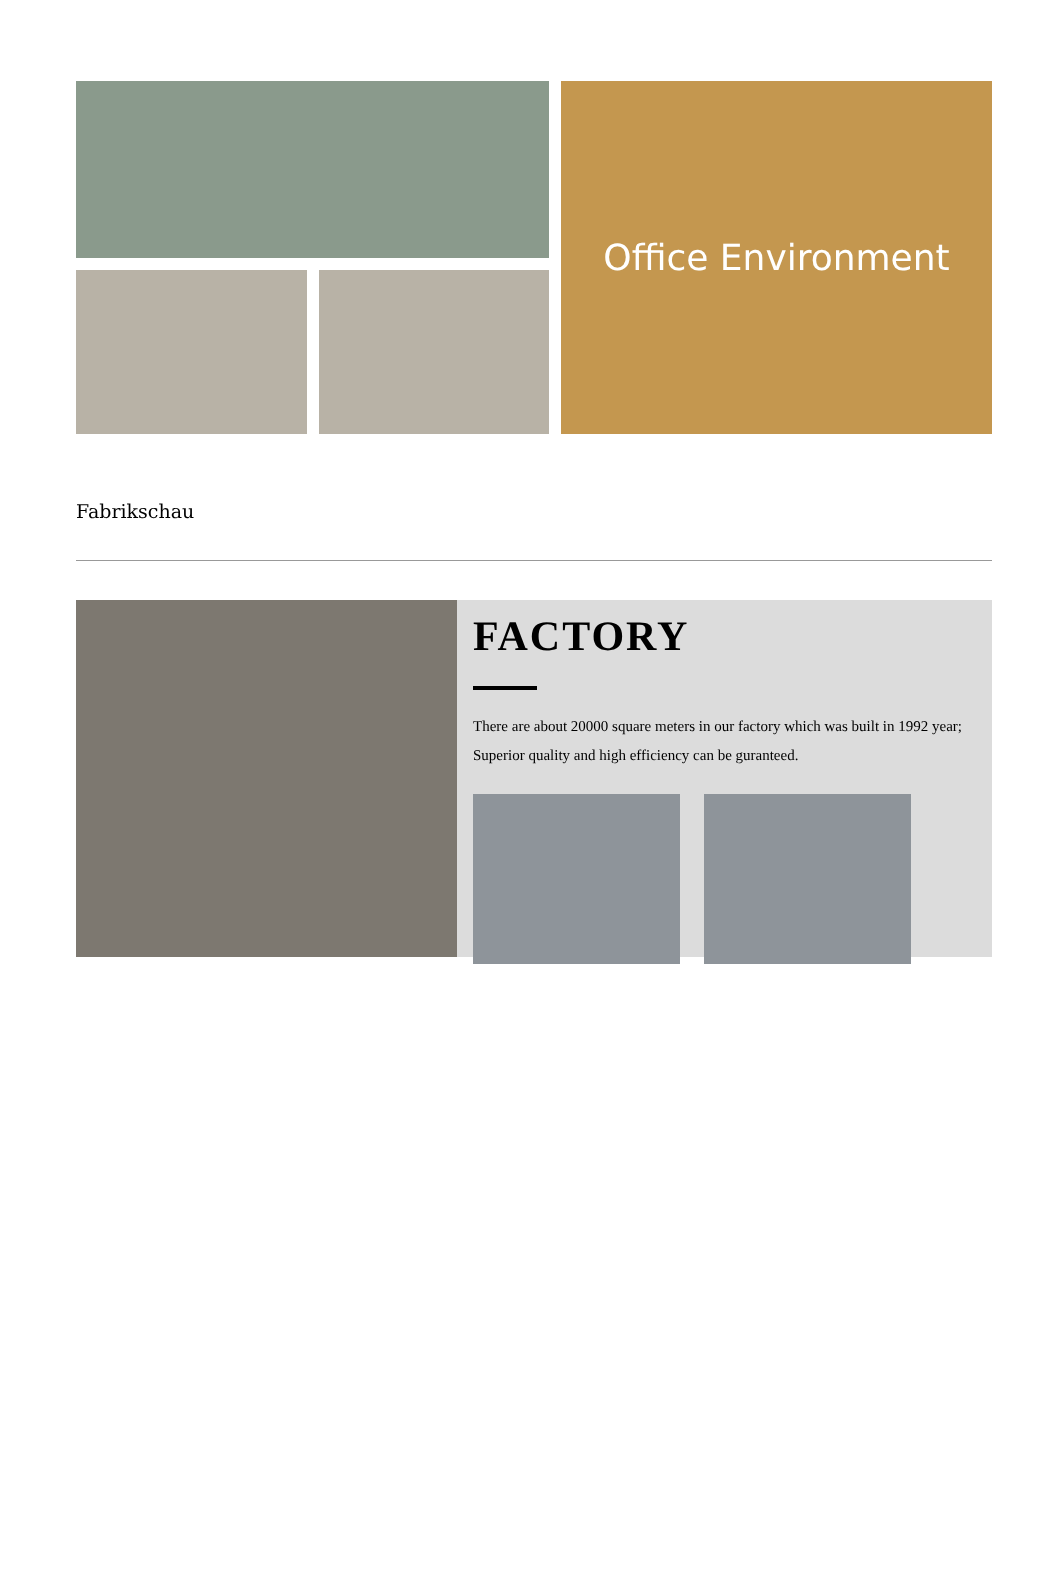Office Environment
Fabrikschau
FACTORY
There are about 20000 square meters in our factory which was built in 1992 year; Superior quality and high efficiency can be guranteed.